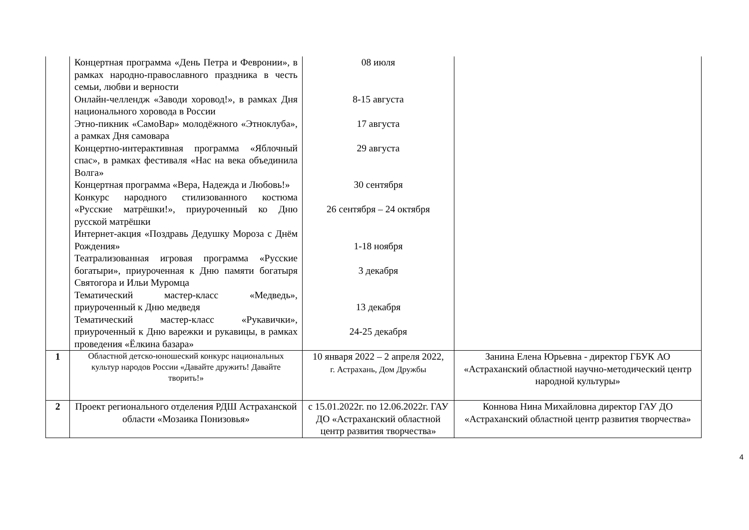| | Концертная программа «День Петра и Февронии», в рамках народно-православного праздника в честь семьи, любви и верности Онлайн-челлендж «Заводи хоровод!», в рамках Дня национального хоровода в России Этно-пикник «СамоВар» молодёжного «Этноклуба», а рамках Дня самовара Концертно-интерактивная программа «Яблочный спас», в рамках фестиваля «Нас на века объединила Волга» Концертная программа «Вера, Надежда и Любовь!» Конкурс народного стилизованного костюма «Русские матрёшки!», приуроченный ко Дню русской матрёшки Интернет-акция «Поздравь Дедушку Мороза с Днём Рождения» Театрализованная игровая программа «Русские богатыри», приуроченная к Дню памяти богатыря Святогора и Ильи Муромца Тематический мастер-класс «Медведь», приуроченный к Дню медведя Тематический мастер-класс «Рукавички», приуроченный к Дню варежки и рукавицы, в рамках проведения «Ёлкина базара» | 08 июля 8-15 августа 17 августа 29 августа 30 сентября 26 сентября – 24 октября 1-18 ноября 3 декабря 13 декабря 24-25 декабря | |
| 1 | Областной детско-юношеский конкурс национальных культур народов России «Давайте дружить! Давайте творить!» | 10 января 2022 – 2 апреля 2022, г. Астрахань, Дом Дружбы | Занина Елена Юрьевна - директор ГБУК АО «Астраханский областной научно-методический центр народной культуры» |
| 2 | Проект регионального отделения РДШ Астраханской области «Мозаика Понизовья» | с 15.01.2022г. по 12.06.2022г. ГАУ ДО «Астраханский областной центр развития творчества» | Коннова Нина Михайловна директор ГАУ ДО «Астраханский областной центр развития творчества» |
4